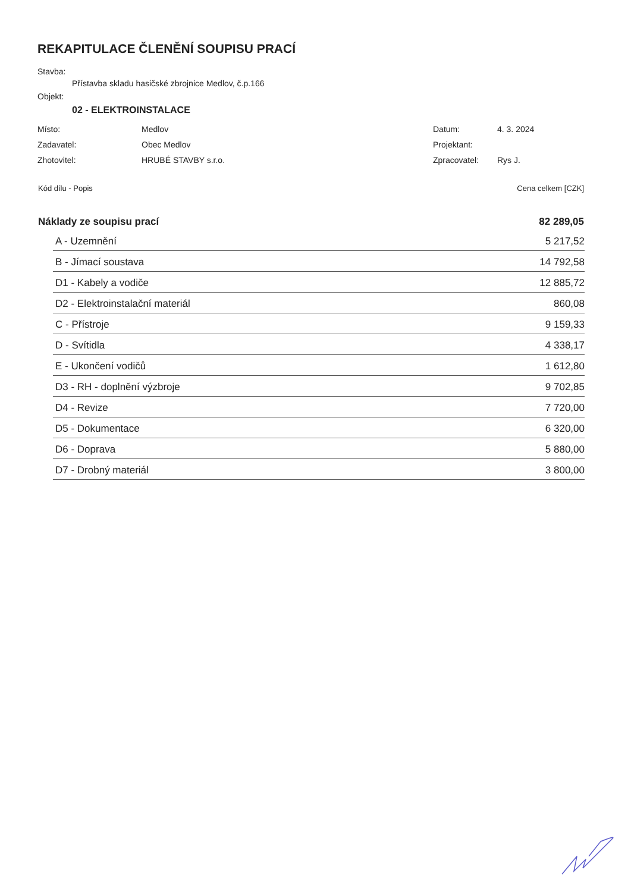REKAPITULACE ČLENĚNÍ SOUPISU PRACÍ
Stavba:
Přístavba skladu hasičské zbrojnice Medlov, č.p.166
Objekt:
02 - ELEKTROINSTALACE
| Místo: | Medlov | Datum: | 4. 3. 2024 |
| Zadavatel: | Obec Medlov | Projektant: | |
| Zhotovitel: | HRUBÉ STAVBY s.r.o. | Zpracovatel: | Rys J. |
| Kód dílu - Popis | Cena celkem [CZK] |
| --- | --- |
| Náklady ze soupisu prací | 82 289,05 |
| A - Uzemnění | 5 217,52 |
| B - Jímací soustava | 14 792,58 |
| D1 - Kabely a vodiče | 12 885,72 |
| D2 - Elektroinstalační materiál | 860,08 |
| C - Přístroje | 9 159,33 |
| D - Svítidla | 4 338,17 |
| E - Ukončení vodičů | 1 612,80 |
| D3 - RH - doplnění výzbroje | 9 702,85 |
| D4 - Revize | 7 720,00 |
| D5 - Dokumentace | 6 320,00 |
| D6 - Doprava | 5 880,00 |
| D7 - Drobný materiál | 3 800,00 |